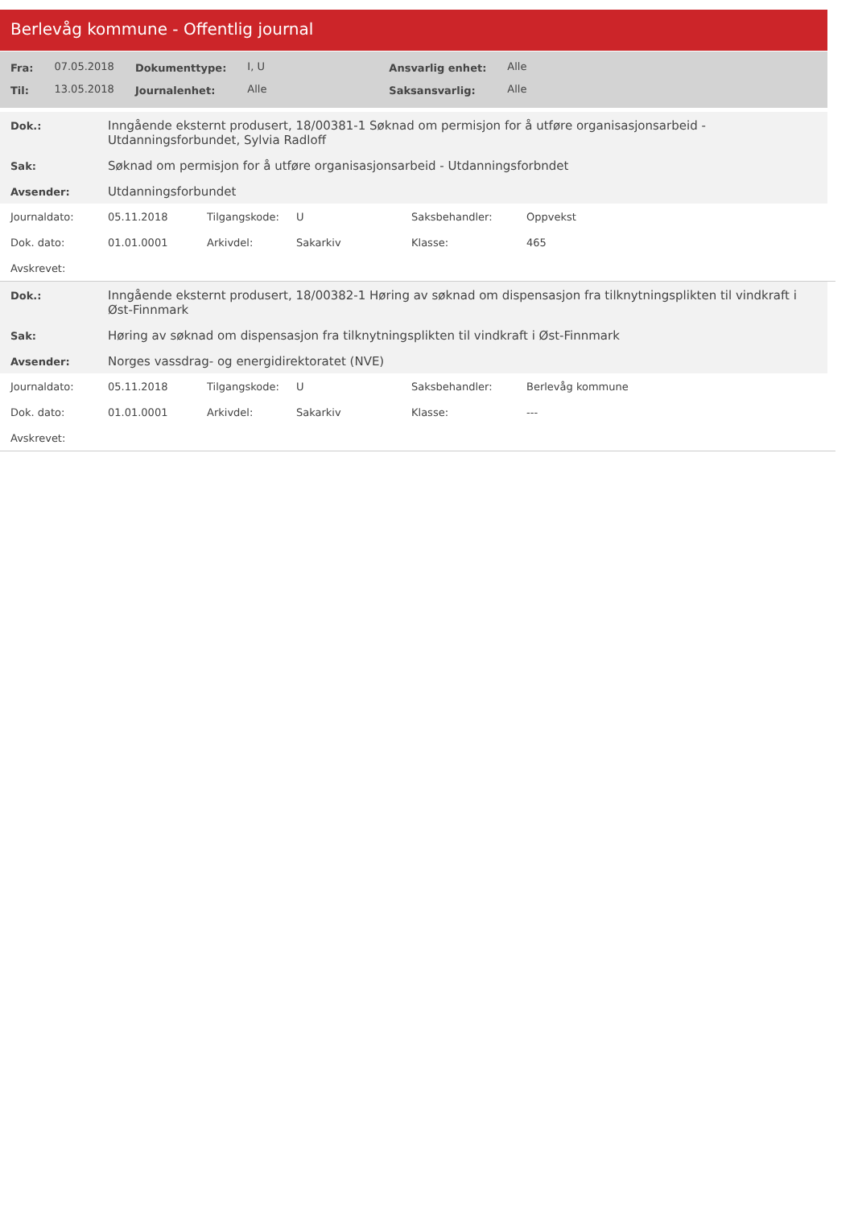Berlevåg kommune - Offentlig journal
| Fra: | 07.05.2018 | Dokumenttype: | I, U | Ansvarlig enhet: | Alle |
| Til: | 13.05.2018 | Journalenhet: | Alle | Saksansvarlig: | Alle |
| Dok.: | Inngående eksternt produsert, 18/00381-1 Søknad om permisjon for å utføre organisasjonsarbeid - Utdanningsforbundet, Sylvia Radloff |
| Sak: | Søknad om permisjon for å utføre organisasjonsarbeid - Utdanningsforbndet |
| Avsender: | Utdanningsforbundet |
| Journaldato: | 05.11.2018 | Tilgangskode: | U | Saksbehandler: | Oppvekst |
| Dok. dato: | 01.01.0001 | Arkivdel: | Sakarkiv | Klasse: | 465 |
| Avskrevet: | | | | | |
| Dok.: | Inngående eksternt produsert, 18/00382-1 Høring av søknad om dispensasjon fra tilknytningsplikten til vindkraft i Øst-Finnmark |
| Sak: | Høring av søknad om dispensasjon fra tilknytningsplikten til vindkraft i Øst-Finnmark |
| Avsender: | Norges vassdrag- og energidirektoratet (NVE) |
| Journaldato: | 05.11.2018 | Tilgangskode: | U | Saksbehandler: | Berlevåg kommune |
| Dok. dato: | 01.01.0001 | Arkivdel: | Sakarkiv | Klasse: | --- |
| Avskrevet: | | | | | |